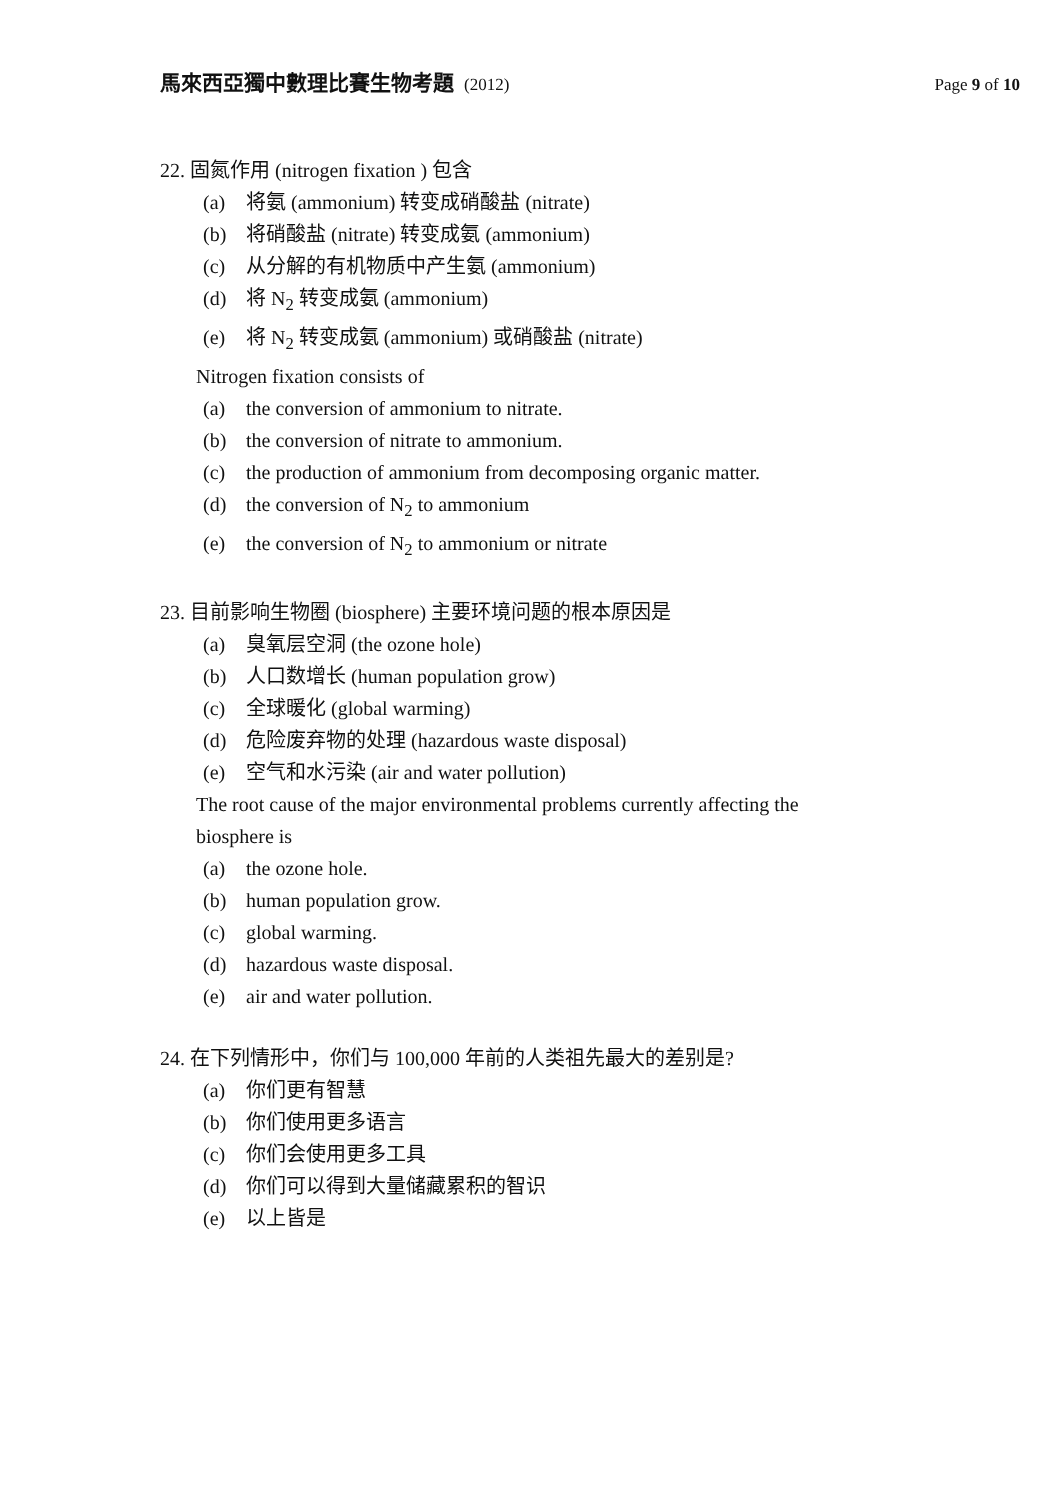馬來西亞獨中數理比賽生物考題 (2012)
Page 9 of 10
22. 固氮作用 (nitrogen fixation ) 包含
(a) 将氨 (ammonium) 转变成硝酸盐 (nitrate)
(b) 将硝酸盐 (nitrate) 转变成氨 (ammonium)
(c) 从分解的有机物质中产生氨 (ammonium)
(d) 将 N<sub>2</sub> 转变成氨 (ammonium)
(e) 将 N<sub>2</sub> 转变成氨 (ammonium) 或硝酸盐 (nitrate)
Nitrogen fixation consists of
(a) the conversion of ammonium to nitrate.
(b) the conversion of nitrate to ammonium.
(c) the production of ammonium from decomposing organic matter.
(d) the conversion of N<sub>2</sub> to ammonium
(e) the conversion of N<sub>2</sub> to ammonium or nitrate
23. 目前影响生物圈 (biosphere) 主要环境问题的根本原因是
(a) 臭氧层空洞 (the ozone hole)
(b) 人口数增长 (human population grow)
(c) 全球暖化 (global warming)
(d) 危险废弃物的处理 (hazardous waste disposal)
(e) 空气和水污染 (air and water pollution)
The root cause of the major environmental problems currently affecting the biosphere is
(a) the ozone hole.
(b) human population grow.
(c) global warming.
(d) hazardous waste disposal.
(e) air and water pollution.
24. 在下列情形中，你们与 100,000 年前的人类祖先最大的差别是?
(a) 你们更有智慧
(b) 你们使用更多语言
(c) 你们会使用更多工具
(d) 你们可以得到大量储藏累积的智识
(e) 以上皆是